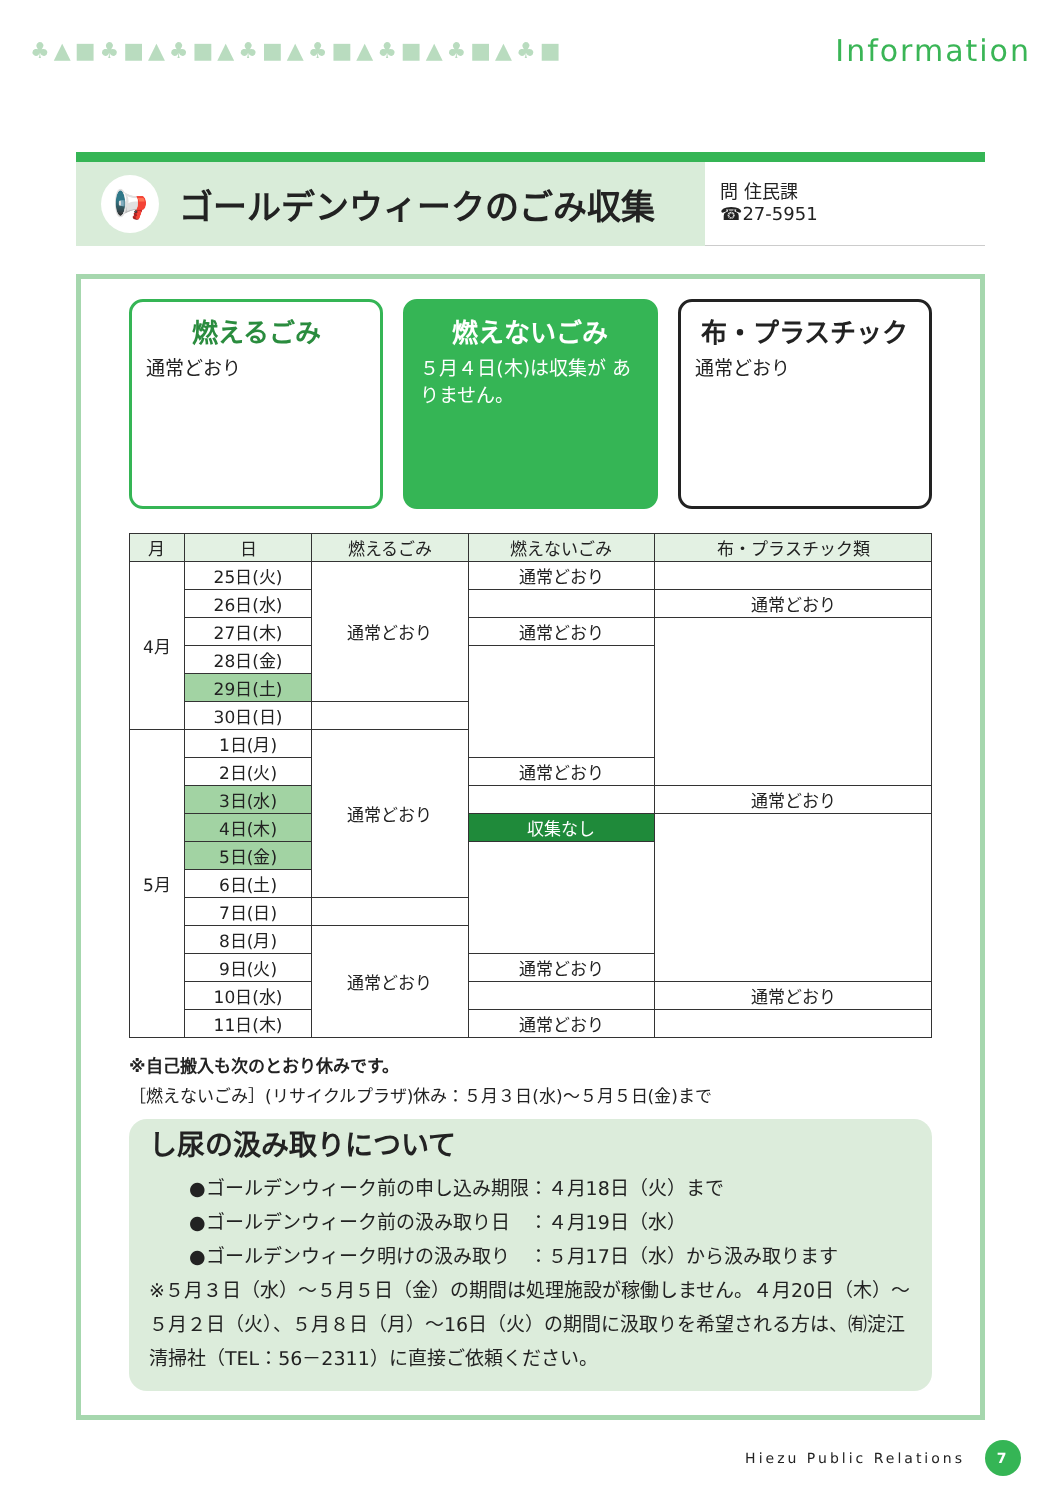♣▲■♣■▲♣■▲♣■▲♣■▲♣■▲♣■▲♣■
Information
📢 ゴールデンウィークのごみ収集
問 住民課
☎27-5951
燃えるごみ
通常どおり
燃えないごみ
５月４日(木)は収集が ありません。
布・プラスチック
通常どおり
| 月 | 日 | 燃えるごみ | 燃えないごみ | 布・プラスチック類 |
| --- | --- | --- | --- | --- |
| 4月 | 25日(火) | 通常どおり | 通常どおり | |
| | 26日(水) | | | 通常どおり |
| | 27日(木) | | 通常どおり | |
| | 28日(金) | | | |
| | 29日(土) | | | |
| | 30日(日) | | | |
| 5月 | 1日(月) | 通常どおり | | |
| | 2日(火) | | 通常どおり | |
| | 3日(水) | | | 通常どおり |
| | 4日(木) | | 収集なし | |
| | 5日(金) | | | |
| | 6日(土) | | | |
| | 7日(日) | | | |
| | 8日(月) | 通常どおり | | |
| | 9日(火) | | 通常どおり | |
| | 10日(水) | | | 通常どおり |
| | 11日(木) | | 通常どおり | |
※自己搬入も次のとおり休みです。
［燃えないごみ］(リサイクルプラザ)休み：５月３日(水)～５月５日(金)まで
し尿の汲み取りについて
●ゴールデンウィーク前の申し込み期限：４月18日（火）まで
●ゴールデンウィーク前の汲み取り日　：４月19日（水）
●ゴールデンウィーク明けの汲み取り　：５月17日（水）から汲み取ります
※５月３日（水）～５月５日（金）の期間は処理施設が稼働しません。４月20日（木）～５月２日（火）、５月８日（月）～16日（火）の期間に汲取りを希望される方は、㈲淀江清掃社（TEL：56－2311）に直接ご依頼ください。
Hiezu Public Relations 7